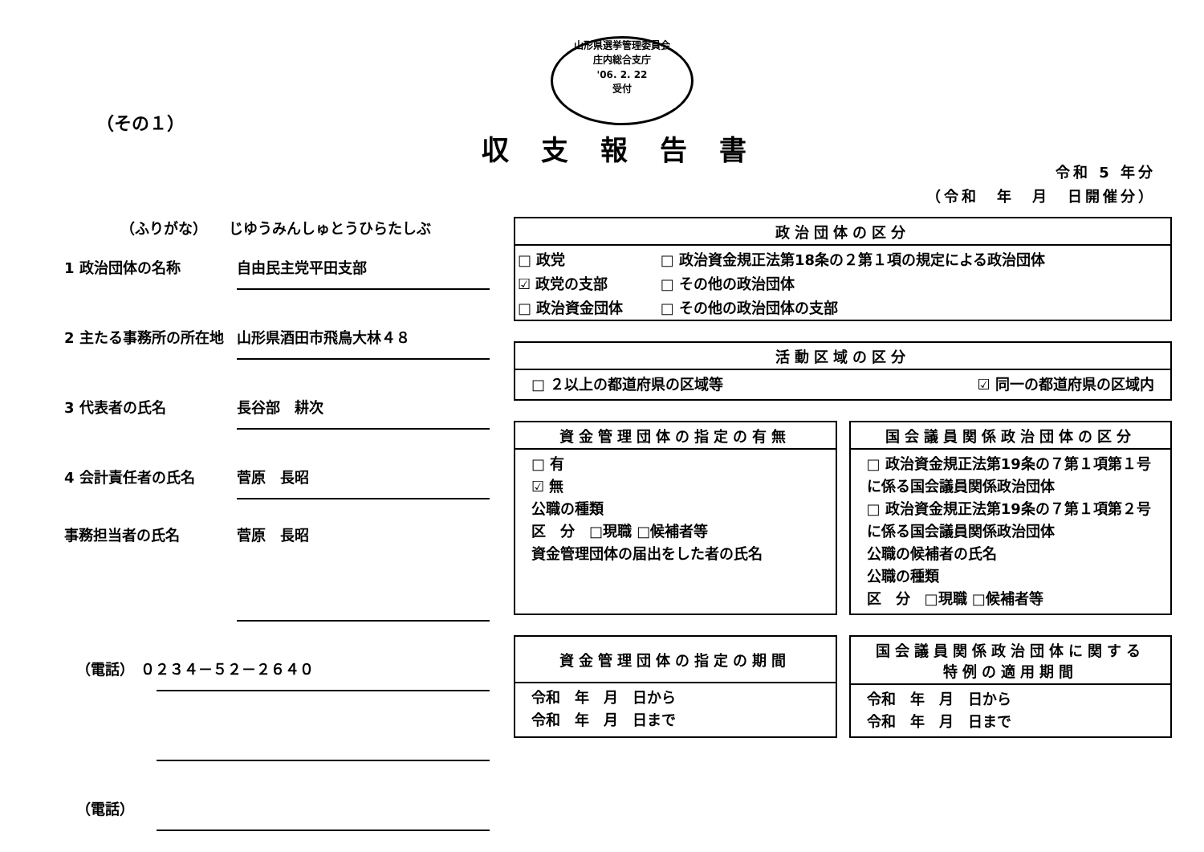山形県選挙管理委員会
庄内総合支庁
'06. 2. 22
受付
（その１）
収支報告書
令和 5 年分
（令和　年　月　日開催分）
（ふりがな）　　じゆうみんしゅとうひらたしぶ
1 政治団体の名称 自由民主党平田支部
2 主たる事務所の所在地 山形県酒田市飛鳥大林４８
3 代表者の氏名 長谷部　耕次
4 会計責任者の氏名 菅原　長昭
事務担当者の氏名 菅原　長昭
（電話） ０２３４－５２－２６４０
（電話）
政治団体の区分
| □ 政党 | □ 政治資金規正法第18条の２第１項の規定による政治団体 |
| ☑ 政党の支部 | □ その他の政治団体 |
| □ 政治資金団体 | □ その他の政治団体の支部 |
活動区域の区分
□ ２以上の都道府県の区域等 ☑ 同一の都道府県の区域内
資金管理団体の指定の有無
□ 有
☑ 無
公職の種類
区　分　□現職 □候補者等
資金管理団体の届出をした者の氏名
国会議員関係政治団体の区分
□ 政治資金規正法第19条の７第１項第１号に係る国会議員関係政治団体
□ 政治資金規正法第19条の７第１項第２号に係る国会議員関係政治団体
公職の候補者の氏名
公職の種類
区　分　□現職 □候補者等
資金管理団体の指定の期間
令和　年　月　日から
令和　年　月　日まで
国会議員関係政治団体に関する
特例の適用期間
令和　年　月　日から
令和　年　月　日まで